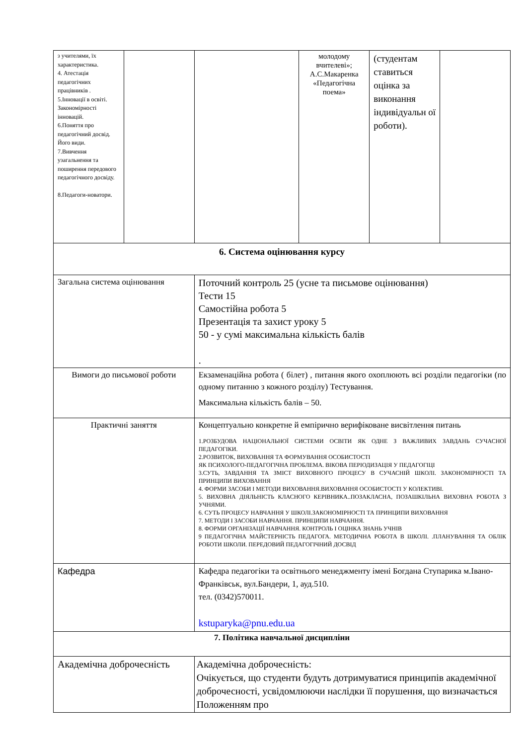| з учителями, їх характеристика. 4. Атестація педагогічних працівників . 5.Інновації в освіті. Закономірності інновацій. 6.Поняття про педагогічний досвід. Його види. 7.Вивчення узагальнення та поширення передового педагогічного досвіду. 8.Педагоги-новатори. | | | молодому вчителеві»; А.С.Макаренка «Педагогічна поема» | (студентам ставиться оцінка за виконання індивідуальн ої роботи). | |
| 6. Система оцінювання курсу | | | | | |
| Загальна система оцінювання | | Поточний контроль 25 (усне та письмове оцінювання) Тести 15 Самостійна робота 5 Презентація та захист уроку 5 50 - у сумі максимальна кількість балів . | | | |
| Вимоги до письмової роботи | | Екзаменаційна робота ( білет) , питання якого охоплюють всі розділи педагогіки (по одному питанню з кожного розділу) Тестування. Максимальна кількість балів – 50. | | | |
| Практичні заняття | | Концептуально конкретне й емпірично верифіковане висвітлення питань 1.РОЗБУДОВА НАЦІОНАЛЬНОЇ СИСТЕМИ ОСВІТИ ЯК ОДНЕ З ВАЖЛИВИХ ЗАВДАНЬ СУЧАСНОЇ ПЕДАГОГІКИ. 2.РОЗВИТОК, ВИХОВАННЯ ТА ФОРМУВАННЯ ОСОБИСТОСТІ ЯК ПСИХОЛОГО-ПЕДАГОГІЧНА ПРОБЛЕМА. ВІКОВА ПЕРІОДИЗАЦІЯ У ПЕДАГОГІЦІ 3.СУТЬ, ЗАВДАННЯ ТА ЗМІСТ ВИХОВНОГО ПРОЦЕСУ В СУЧАСНІЙ ШКОЛІ. ЗАКОНОМІРНОСТІ ТА ПРИНЦИПИ ВИХОВАННЯ 4. ФОРМИ ЗАСОБИ І МЕТОДИ ВИХОВАННЯ.ВИХОВАННЯ ОСОБИСТОСТІ У КОЛЕКТИВІ. 5. ВИХОВНА ДІЯЛЬНІСТЬ КЛАСНОГО КЕРІВНИКА..ПОЗАКЛАСНА, ПОЗАШКІЛЬНА ВИХОВНА РОБОТА З УЧНЯМИ. 6. СУТЬ ПРОЦЕСУ НАВЧАННЯ У ШКОЛІ.ЗАКОНОМІРНОСТІ ТА ПРИНЦИПИ ВИХОВАННЯ 7. МЕТОДИ І ЗАСОБИ НАВЧАННЯ. ПРИНЦИПИ НАВЧАННЯ. 8. ФОРМИ ОРГАНІЗАЦІЇ НАВЧАННЯ. КОНТРОЛЬ І ОЦІНКА ЗНАНЬ УЧНІВ 9 ПЕДАГОГІЧНА МАЙСТЕРНІСТЬ ПЕДАГОГА. МЕТОДИЧНА РОБОТА В ШКОЛІ. .ПЛАНУВАННЯ ТА ОБЛІК РОБОТИ ШКОЛИ. ПЕРЕДОВИЙ ПЕДАГОГІЧНИЙ ДОСВІД | | | |
| Кафедра | | Кафедра педагогіки та освітнього менеджменту імені Богдана Ступарика м.Івано-Франківськ, вул.Бандери, 1, ауд.510. тел. (0342)570011. kstuparyka@pnu.edu.ua | | | |
| 7. Політика навчальної дисципліни | | | | | |
| Академічна доброчесність | | Академічна доброчесність: Очікується, що студенти будуть дотримуватися принципів академічної доброчесності, усвідомлюючи наслідки її порушення, що визначається Положенням про | | | |